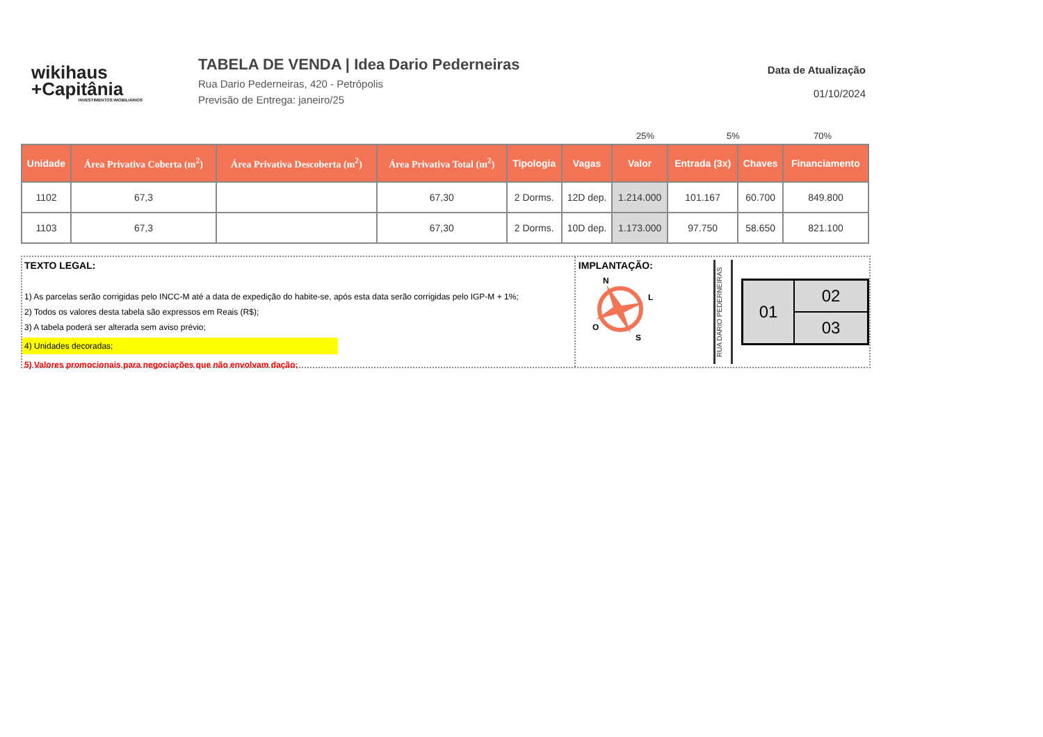wikihaus
+Capitânia
INVESTIMENTOS IMOBILIÁRIOS
TABELA DE VENDA | Idea Dario Pederneiras
Rua Dario Pederneiras, 420 - Petrópolis
Previsão de Entrega: janeiro/25
Data de Atualização
01/10/2024
25% 5% 70%
| Unidade | Área Privativa Coberta (m<sup>2</sup>) | Área Privativa Descoberta (m<sup>2</sup>) | Área Privativa Total (m<sup>2</sup>) | Tipologia | Vagas | Valor | Entrada (3x) | Chaves | Financiamento |
| --- | --- | --- | --- | --- | --- | --- | --- | --- | --- |
| 1102 | 67,3 | | 67,30 | 2 Dorms. | 12D dep. | 1.214.000 | 101.167 | 60.700 | 849.800 |
| 1103 | 67,3 | | 67,30 | 2 Dorms. | 10D dep. | 1.173.000 | 97.750 | 58.650 | 821.100 |
TEXTO LEGAL:
1) As parcelas serão corrigidas pelo INCC-M até a data de expedição do habite-se, após esta data serão corrigidas pelo IGP-M + 1%;
2) Todos os valores desta tabela são expressos em Reais (R$);
3) A tabela poderá ser alterada sem aviso prévio;
4) Unidades decoradas;
5) Valores promocionais para negociações que não envolvam dação;
IMPLANTAÇÃO:
N
L
O
S
RUA DARIO PEDERNEIRAS
01
02
03